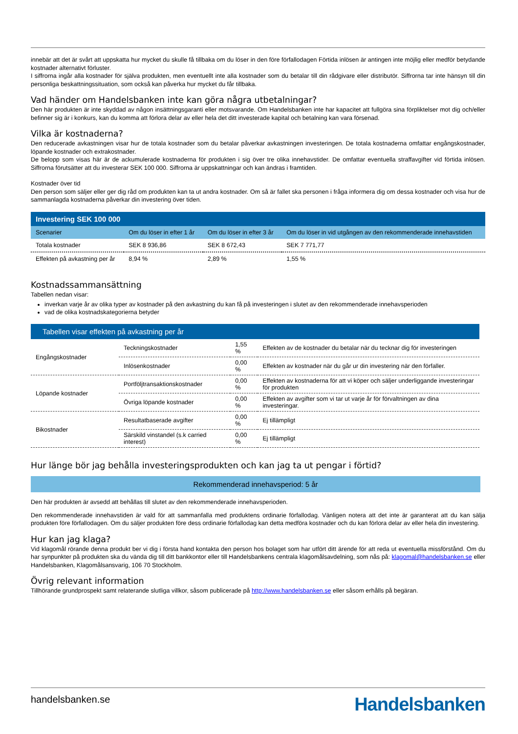innebär att det är svårt att uppskatta hur mycket du skulle få tillbaka om du löser in den före förfallodagen Förtida inlösen är antingen inte möjlig eller medför betydande kostnader alternativt förluster.
I siffrorna ingår alla kostnader för själva produkten, men eventuellt inte alla kostnader som du betalar till din rådgivare eller distributör. Siffrorna tar inte hänsyn till din personliga beskattningssituation, som också kan påverka hur mycket du får tillbaka.
Vad händer om Handelsbanken inte kan göra några utbetalningar?
Den här produkten är inte skyddad av någon insättningsgaranti eller motsvarande. Om Handelsbanken inte har kapacitet att fullgöra sina förpliktelser mot dig och/eller befinner sig är i konkurs, kan du komma att förlora delar av eller hela det ditt investerade kapital och betalning kan vara försenad.
Vilka är kostnaderna?
Den reducerade avkastningen visar hur de totala kostnader som du betalar påverkar avkastningen investeringen. De totala kostnaderna omfattar engångskostnader, löpande kostnader och extrakostnader.
De belopp som visas här är de ackumulerade kostnaderna för produkten i sig över tre olika innehavstider. De omfattar eventuella straffavgifter vid förtida inlösen. Siffrorna förutsätter att du investerar SEK 100 000. Siffrorna är uppskattningar och kan ändras i framtiden.
Kostnader över tid
Den person som säljer eller ger dig råd om produkten kan ta ut andra kostnader. Om så är fallet ska personen i fråga informera dig om dessa kostnader och visa hur de sammanlagda kostnaderna påverkar din investering över tiden.
| Investering SEK 100 000 | | | |
| Scenarier | Om du löser in efter 1 år | Om du löser in efter 3 år | Om du löser in vid utgången av den rekommenderade innehavstiden |
| Totala kostnader | SEK 8 936,86 | SEK 8 672,43 | SEK 7 771,77 |
| Effekten på avkastning per år | 8,94 % | 2,89 % | 1,55 % |
Kostnadssammansättning
Tabellen nedan visar:
inverkan varje år av olika typer av kostnader på den avkastning du kan få på investeringen i slutet av den rekommenderade innehavsperioden
vad de olika kostnadskategorierna betyder
| Tabellen visar effekten på avkastning per år | | | |
| Engångskostnader | Teckningskostnader | 1,55 % | Effekten av de kostnader du betalar när du tecknar dig för investeringen |
| | Inlösenkostnader | 0,00 % | Effekten av kostnader när du går ur din investering när den förfaller. |
| Löpande kostnader | Portföljtransaktionskostnader | 0,00 % | Effekten av kostnaderna för att vi köper och säljer underliggande investeringar för produkten |
| | Övriga löpande kostnader | 0,00 % | Effekten av avgifter som vi tar ut varje år för förvaltningen av dina investeringar. |
| Bikostnader | Resultatbaserade avgifter | 0,00 % | Ej tillämpligt |
| | Särskild vinstandel (s.k carried interest) | 0,00 % | Ej tillämpligt |
Hur länge bör jag behålla investeringsprodukten och kan jag ta ut pengar i förtid?
Rekommenderad innehavsperiod: 5 år
Den här produkten är avsedd att behållas till slutet av den rekommenderade innehavsperioden.
Den rekommenderade innehavstiden är vald för att sammanfalla med produktens ordinarie förfallodag. Vänligen notera att det inte är garanterat att du kan sälja produkten före förfallodagen. Om du säljer produkten före dess ordinarie förfallodag kan detta medföra kostnader och du kan förlora delar av eller hela din investering.
Hur kan jag klaga?
Vid klagomål rörande denna produkt ber vi dig i första hand kontakta den person hos bolaget som har utfört ditt ärende för att reda ut eventuella missförstånd. Om du har synpunkter på produkten ska du vända dig till ditt bankkontor eller till Handelsbankens centrala klagomålsavdelning, som nås på: klagomal@handelsbanken.se eller Handelsbanken, Klagomålsansvarig, 106 70 Stockholm.
Övrig relevant information
Tillhörande grundprospekt samt relaterande slutliga villkor, såsom publicerade på http://www.handelsbanken.se eller såsom erhålls på begäran.
handelsbanken.se Handelsbanken